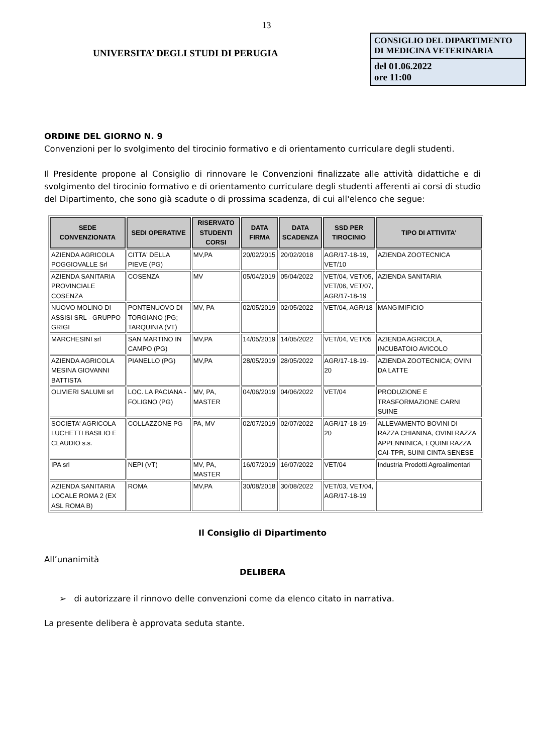13
UNIVERSITA’ DEGLI STUDI DI PERUGIA
CONSIGLIO DEL DIPARTIMENTO DI MEDICINA VETERINARIA
del 01.06.2022
ore 11:00
ORDINE DEL GIORNO N. 9
Convenzioni per lo svolgimento del tirocinio formativo e di orientamento curriculare degli studenti.
Il Presidente propone al Consiglio di rinnovare le Convenzioni finalizzate alle attività didattiche e di svolgimento del tirocinio formativo e di orientamento curriculare degli studenti afferenti ai corsi di studio del Dipartimento, che sono già scadute o di prossima scadenza, di cui all'elenco che segue:
| SEDE CONVENZIONATA | SEDI OPERATIVE | RISERVATO STUDENTI CORSI | DATA FIRMA | DATA SCADENZA | SSD PER TIROCINIO | TIPO DI ATTIVITA' |
| --- | --- | --- | --- | --- | --- | --- |
| AZIENDA AGRICOLA POGGIOVALLE Srl | CITTA' DELLA PIEVE (PG) | MV,PA | 20/02/2015 | 20/02/2018 | AGR/17-18-19, VET/10 | AZIENDA ZOOTECNICA |
| AZIENDA SANITARIA PROVINCIALE COSENZA | COSENZA | MV | 05/04/2019 | 05/04/2022 | VET/04, VET/05, VET/06, VET/07, AGR/17-18-19 | AZIENDA SANITARIA |
| NUOVO MOLINO DI ASSISI SRL - GRUPPO GRIGI | PONTENUOVO DI TORGIANO (PG; TARQUINIA (VT) | MV, PA | 02/05/2019 | 02/05/2022 | VET/04, AGR/18 | MANGIMIFICIO |
| MARCHESINI srl | SAN MARTINO IN CAMPO (PG) | MV,PA | 14/05/2019 | 14/05/2022 | VET/04, VET/05 | AZIENDA AGRICOLA, INCUBATOIO AVICOLO |
| AZIENDA AGRICOLA MESINA GIOVANNI BATTISTA | PIANELLO (PG) | MV,PA | 28/05/2019 | 28/05/2022 | AGR/17-18-19-20 | AZIENDA ZOOTECNICA; OVINI DA LATTE |
| OLIVIERI SALUMI srl | LOC. LA PACIANA - FOLIGNO (PG) | MV, PA, MASTER | 04/06/2019 | 04/06/2022 | VET/04 | PRODUZIONE E TRASFORMAZIONE CARNI SUINE |
| SOCIETA' AGRICOLA LUCHETTI BASILIO E CLAUDIO s.s. | COLLAZZONE PG | PA, MV | 02/07/2019 | 02/07/2022 | AGR/17-18-19-20 | ALLEVAMENTO BOVINI DI RAZZA CHIANINA, OVINI RAZZA APPENNINICA, EQUINI RAZZA CAI-TPR, SUINI CINTA SENESE |
| IPA srl | NEPI (VT) | MV, PA, MASTER | 16/07/2019 | 16/07/2022 | VET/04 | Industria Prodotti Agroalimentari |
| AZIENDA SANITARIA LOCALE ROMA 2 (EX ASL ROMA B) | ROMA | MV,PA | 30/08/2018 | 30/08/2022 | VET/03, VET/04, AGR/17-18-19 | |
Il Consiglio di Dipartimento
All’unanimità
DELIBERA
➢ di autorizzare il rinnovo delle convenzioni come da elenco citato in narrativa.
La presente delibera è approvata seduta stante.